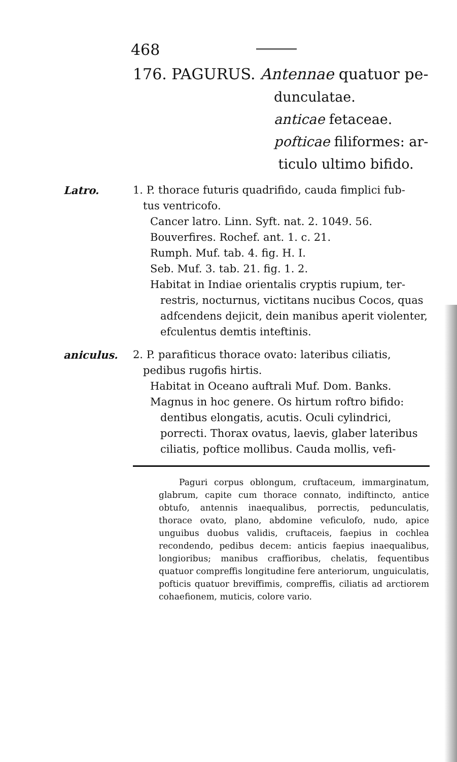468
176. PAGURUS. Antennae quatuor pe-
dunculatae.
anticae fetaceae.
pofticae filiformes: ar-
ticulo ultimo bifido.
Latro. 1. P. thorace futuris quadrifido, cauda fimplici fub-
tus ventricofo.
Cancer latro. Linn. Syft. nat. 2. 1049. 56.
Bouverfires. Rochef. ant. 1. c. 21.
Rumph. Muf. tab. 4. fig. H. I.
Seb. Muf. 3. tab. 21. fig. 1. 2.
Habitat in Indiae orientalis cryptis rupium, ter-restris, nocturnus, victitans nucibus Cocos, quas adfcendens dejicit, dein manibus aperit violenter, efculentus demtis inteftinis.
aniculus. 2. P. parafiticus thorace ovato: lateribus ciliatis, pedibus rugofis hirtis.
Habitat in Oceano auftrali Muf. Dom. Banks.
Magnus in hoc genere. Os hirtum roftro bifido: dentibus elongatis, acutis. Oculi cylindrici, porrecti. Thorax ovatus, laevis, glaber lateribus ciliatis, poftice mollibus. Cauda mollis, vefi-
Paguri corpus oblongum, cruftaceum, immarginatum, glabrum, capite cum thorace connato, indiftincto, antice obtufo, antennis inaequalibus, porrectis, pedunculatis, thorace ovato, plano, abdomine veficulofo, nudo, apice unguibus duobus validis, cruftaceis, faepius in cochlea recondendo, pedibus decem: anticis faepius inaequalibus, longioribus; manibus craffioribus, chelatis, fequentibus quatuor compreffis longitudine fere anteriorum, unguiculatis, pofticis quatuor breviffimis, compreffis, ciliatis ad arctiorem cohaefionem, muticis, colore vario.